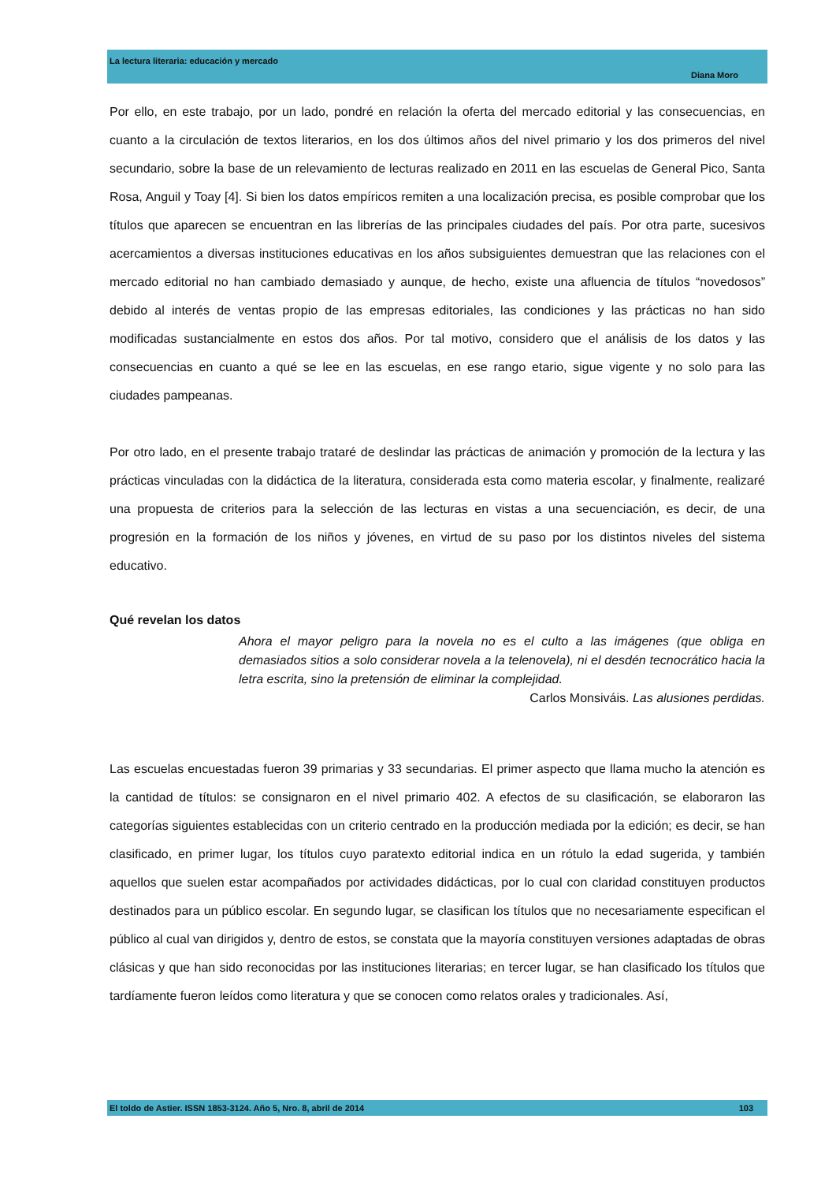La lectura literaria: educación y mercado
Diana Moro
Por ello, en este trabajo, por un lado, pondré en relación la oferta del mercado editorial y las consecuencias, en cuanto a la circulación de textos literarios, en los dos últimos años del nivel primario y los dos primeros del nivel secundario, sobre la base de un relevamiento de lecturas realizado en 2011 en las escuelas de General Pico, Santa Rosa, Anguil y Toay [4]. Si bien los datos empíricos remiten a una localización precisa, es posible comprobar que los títulos que aparecen se encuentran en las librerías de las principales ciudades del país. Por otra parte, sucesivos acercamientos a diversas instituciones educativas en los años subsiguientes demuestran que las relaciones con el mercado editorial no han cambiado demasiado y aunque, de hecho, existe una afluencia de títulos “novedosos” debido al interés de ventas propio de las empresas editoriales, las condiciones y las prácticas no han sido modificadas sustancialmente en estos dos años. Por tal motivo, considero que el análisis de los datos y las consecuencias en cuanto a qué se lee en las escuelas, en ese rango etario, sigue vigente y no solo para las ciudades pampeanas.
Por otro lado, en el presente trabajo trataré de deslindar las prácticas de animación y promoción de la lectura y las prácticas vinculadas con la didáctica de la literatura, considerada esta como materia escolar, y finalmente, realizaré una propuesta de criterios para la selección de las lecturas en vistas a una secuenciación, es decir, de una progresión en la formación de los niños y jóvenes, en virtud de su paso por los distintos niveles del sistema educativo.
Qué revelan los datos
Ahora el mayor peligro para la novela no es el culto a las imágenes (que obliga en demasiados sitios a solo considerar novela a la telenovela), ni el desdén tecnocrático hacia la letra escrita, sino la pretensión de eliminar la complejidad.
Carlos Monsiváis. Las alusiones perdidas.
Las escuelas encuestadas fueron 39 primarias y 33 secundarias. El primer aspecto que llama mucho la atención es la cantidad de títulos: se consignaron en el nivel primario 402. A efectos de su clasificación, se elaboraron las categorías siguientes establecidas con un criterio centrado en la producción mediada por la edición; es decir, se han clasificado, en primer lugar, los títulos cuyo paratexto editorial indica en un rótulo la edad sugerida, y también aquellos que suelen estar acompañados por actividades didácticas, por lo cual con claridad constituyen productos destinados para un público escolar. En segundo lugar, se clasifican los títulos que no necesariamente especifican el público al cual van dirigidos y, dentro de estos, se constata que la mayoría constituyen versiones adaptadas de obras clásicas y que han sido reconocidas por las instituciones literarias; en tercer lugar, se han clasificado los títulos que tardíamente fueron leídos como literatura y que se conocen como relatos orales y tradicionales. Así,
El toldo de Astier. ISSN 1853-3124. Año 5, Nro. 8, abril de 2014 103